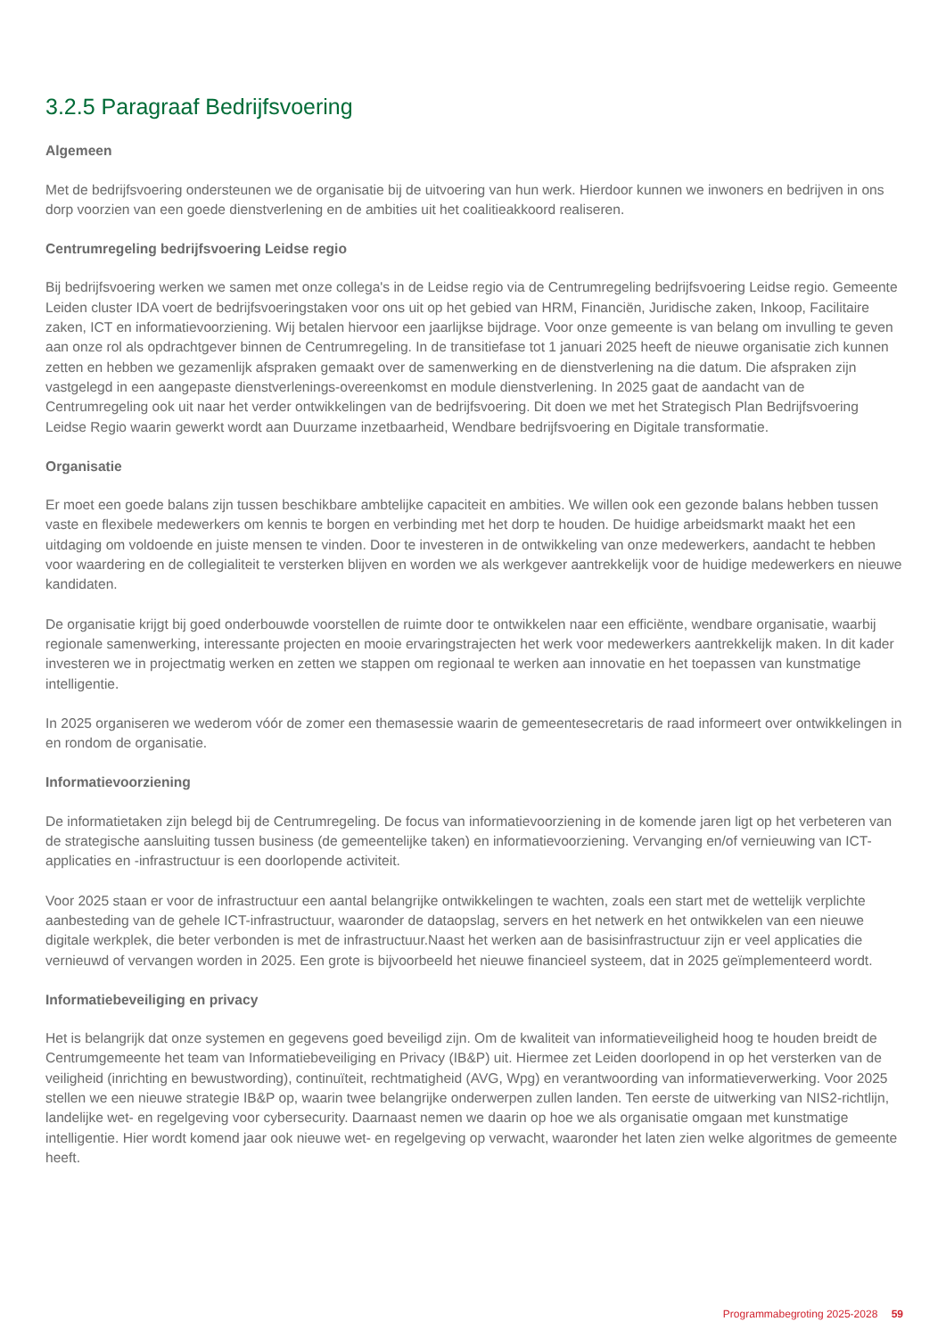3.2.5 Paragraaf Bedrijfsvoering
Algemeen
Met de bedrijfsvoering ondersteunen we de organisatie bij de uitvoering van hun werk. Hierdoor kunnen we inwoners en bedrijven in ons dorp voorzien van een goede dienstverlening en de ambities uit het coalitieakkoord realiseren.
Centrumregeling bedrijfsvoering Leidse regio
Bij bedrijfsvoering werken we samen met onze collega's in de Leidse regio via de Centrumregeling bedrijfsvoering Leidse regio. Gemeente Leiden cluster IDA voert de bedrijfsvoeringstaken voor ons uit op het gebied van HRM, Financiën, Juridische zaken, Inkoop, Facilitaire zaken, ICT en informatievoorziening. Wij betalen hiervoor een jaarlijkse bijdrage. Voor onze gemeente is van belang om invulling te geven aan onze rol als opdrachtgever binnen de Centrumregeling. In de transitiefase tot 1 januari 2025 heeft de nieuwe organisatie zich kunnen zetten en hebben we gezamenlijk afspraken gemaakt over de samenwerking en de dienstverlening na die datum. Die afspraken zijn vastgelegd in een aangepaste dienstverlenings-overeenkomst en module dienstverlening. In 2025 gaat de aandacht van de Centrumregeling ook uit naar het verder ontwikkelingen van de bedrijfsvoering. Dit doen we met het Strategisch Plan Bedrijfsvoering Leidse Regio waarin gewerkt wordt aan Duurzame inzetbaarheid, Wendbare bedrijfsvoering en Digitale transformatie.
Organisatie
Er moet een goede balans zijn tussen beschikbare ambtelijke capaciteit en ambities. We willen ook een gezonde balans hebben tussen vaste en flexibele medewerkers om kennis te borgen en verbinding met het dorp te houden. De huidige arbeidsmarkt maakt het een uitdaging om voldoende en juiste mensen te vinden. Door te investeren in de ontwikkeling van onze medewerkers, aandacht te hebben voor waardering en de collegialiteit te versterken blijven en worden we als werkgever aantrekkelijk voor de huidige medewerkers en nieuwe kandidaten.
De organisatie krijgt bij goed onderbouwde voorstellen de ruimte door te ontwikkelen naar een efficiënte, wendbare organisatie, waarbij regionale samenwerking, interessante projecten en mooie ervaringstrajecten het werk voor medewerkers aantrekkelijk maken. In dit kader investeren we in projectmatig werken en zetten we stappen om regionaal te werken aan innovatie en het toepassen van kunstmatige intelligentie.
In 2025 organiseren we wederom vóór de zomer een themasessie waarin de gemeentesecretaris de raad informeert over ontwikkelingen in en rondom de organisatie.
Informatievoorziening
De informatietaken zijn belegd bij de Centrumregeling. De focus van informatievoorziening in de komende jaren ligt op het verbeteren van de strategische aansluiting tussen business (de gemeentelijke taken) en informatievoorziening. Vervanging en/of vernieuwing van ICT-applicaties en -infrastructuur is een doorlopende activiteit.
Voor 2025 staan er voor de infrastructuur een aantal belangrijke ontwikkelingen te wachten, zoals een start met de wettelijk verplichte aanbesteding van de gehele ICT-infrastructuur, waaronder de dataopslag, servers en het netwerk en het ontwikkelen van een nieuwe digitale werkplek, die beter verbonden is met de infrastructuur.Naast het werken aan de basisinfrastructuur zijn er veel applicaties die vernieuwd of vervangen worden in 2025. Een grote is bijvoorbeeld het nieuwe financieel systeem, dat in 2025 geïmplementeerd wordt.
Informatiebeveiliging en privacy
Het is belangrijk dat onze systemen en gegevens goed beveiligd zijn. Om de kwaliteit van informatieveiligheid hoog te houden breidt de Centrumgemeente het team van Informatiebeveiliging en Privacy (IB&P) uit. Hiermee zet Leiden doorlopend in op het versterken van de veiligheid (inrichting en bewustwording), continuïteit, rechtmatigheid (AVG, Wpg) en verantwoording van informatieverwerking. Voor 2025 stellen we een nieuwe strategie IB&P op, waarin twee belangrijke onderwerpen zullen landen. Ten eerste de uitwerking van NIS2-richtlijn, landelijke wet- en regelgeving voor cybersecurity. Daarnaast nemen we daarin op hoe we als organisatie omgaan met kunstmatige intelligentie. Hier wordt komend jaar ook nieuwe wet- en regelgeving op verwacht, waaronder het laten zien welke algoritmes de gemeente heeft.
Programmabegroting 2025-2028 59